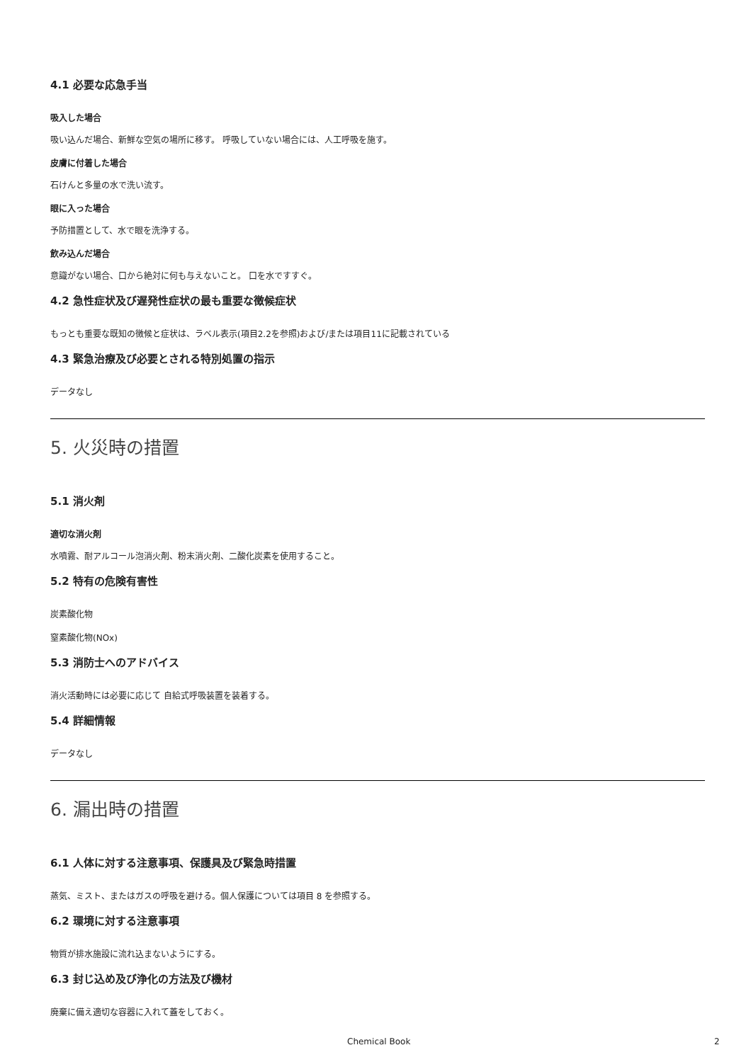4.1 必要な応急手当
吸入した場合
吸い込んだ場合、新鮮な空気の場所に移す。 呼吸していない場合には、人工呼吸を施す。
皮膚に付着した場合
石けんと多量の水で洗い流す。
眼に入った場合
予防措置として、水で眼を洗浄する。
飲み込んだ場合
意識がない場合、口から絶対に何も与えないこと。 口を水ですすぐ。
4.2 急性症状及び遅発性症状の最も重要な徴候症状
もっとも重要な既知の徴候と症状は、ラベル表示(項目2.2を参照)および/または項目11に記載されている
4.3 緊急治療及び必要とされる特別処置の指示
データなし
5. 火災時の措置
5.1 消火剤
適切な消火剤
水噴霧、耐アルコール泡消火剤、粉末消火剤、二酸化炭素を使用すること。
5.2 特有の危険有害性
炭素酸化物
窒素酸化物(NOx)
5.3 消防士へのアドバイス
消火活動時には必要に応じて 自給式呼吸装置を装着する。
5.4 詳細情報
データなし
6. 漏出時の措置
6.1 人体に対する注意事項、保護具及び緊急時措置
蒸気、ミスト、またはガスの呼吸を避ける。個人保護については項目 8 を参照する。
6.2 環境に対する注意事項
物質が排水施設に流れ込まないようにする。
6.3 封じ込め及び浄化の方法及び機材
廃棄に備え適切な容器に入れて蓋をしておく。
Chemical Book 2